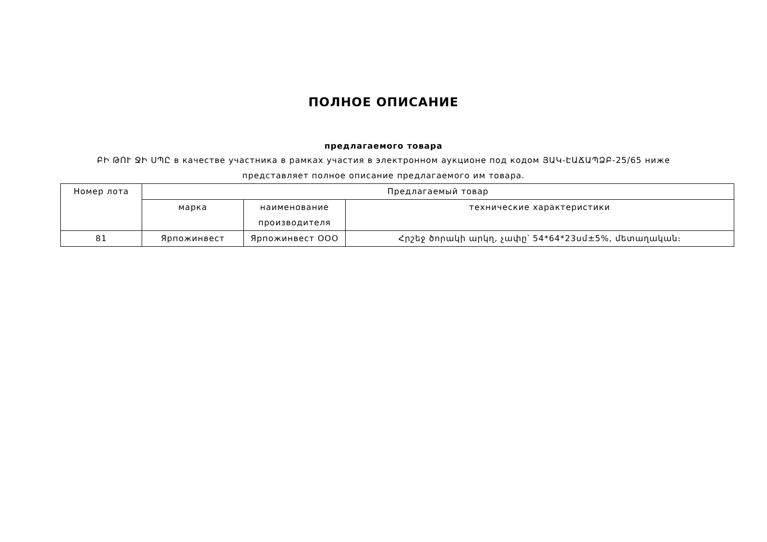ПОЛНОЕ ОПИСАНИЕ
предлагаемого товара
ԲԻ ԹՈՒ ՋԻ ՍՊԸ в качестве участника в рамках участия в электронном аукционе под кодом ՅԱԿ-ԷԱՃԱՊՁԲ-25/65 ниже представляет полное описание предлагаемого им товара.
| Номер лота | Предлагаемый товар | | |
| --- | --- | --- | --- |
| | марка | наименование производителя | технические характеристики |
| 81 | Ярпожинвест | Ярпожинвест ООО | Հրշեջ ծորակի արկղ, չափը՝ 54*64*23սմ±5%, մետաղական։ |